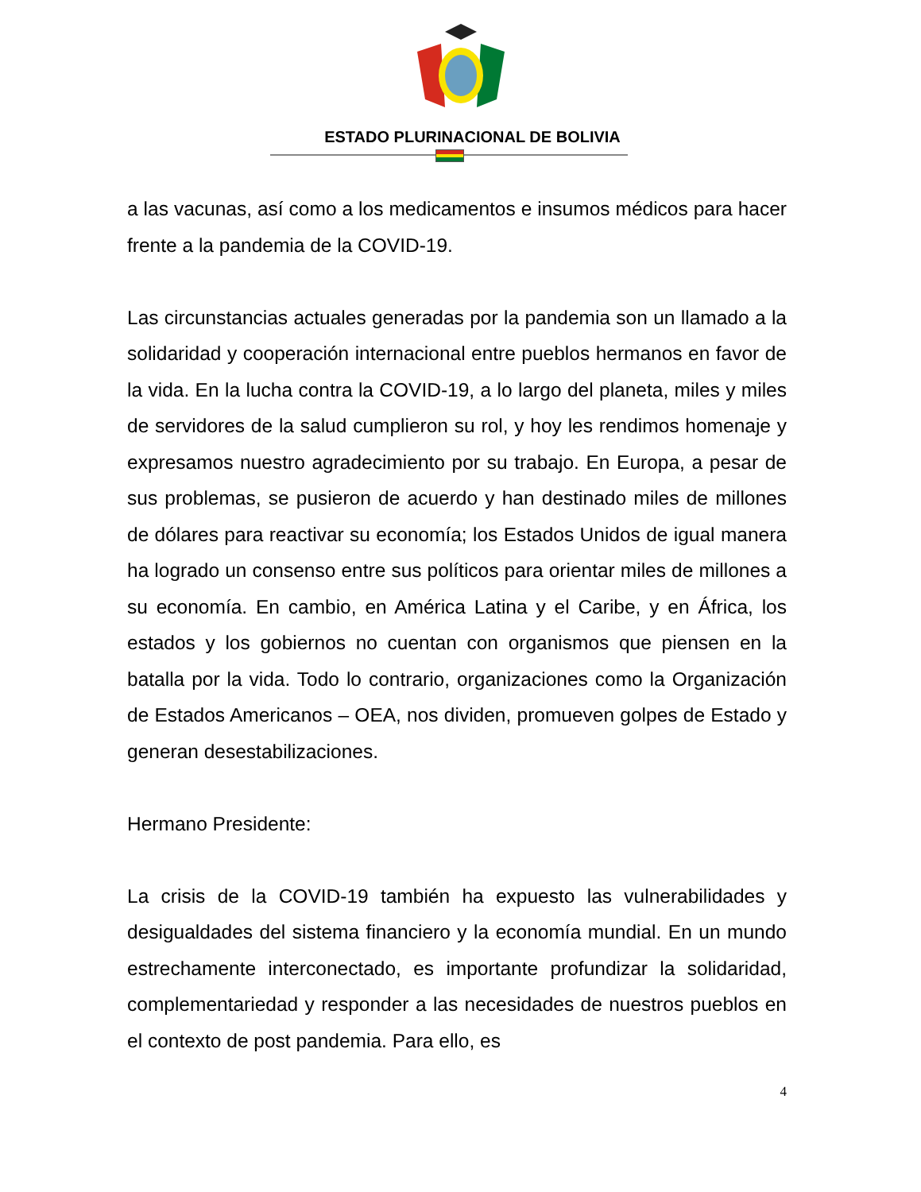ESTADO PLURINACIONAL DE BOLIVIA
a las vacunas, así como a los medicamentos e insumos médicos para hacer frente a la pandemia de la COVID-19.
Las circunstancias actuales generadas por la pandemia son un llamado a la solidaridad y cooperación internacional entre pueblos hermanos en favor de la vida. En la lucha contra la COVID-19, a lo largo del planeta, miles y miles de servidores de la salud cumplieron su rol, y hoy les rendimos homenaje y expresamos nuestro agradecimiento por su trabajo. En Europa, a pesar de sus problemas, se pusieron de acuerdo y han destinado miles de millones de dólares para reactivar su economía; los Estados Unidos de igual manera ha logrado un consenso entre sus políticos para orientar miles de millones a su economía. En cambio, en América Latina y el Caribe, y en África, los estados y los gobiernos no cuentan con organismos que piensen en la batalla por la vida. Todo lo contrario, organizaciones como la Organización de Estados Americanos – OEA, nos dividen, promueven golpes de Estado y generan desestabilizaciones.
Hermano Presidente:
La crisis de la COVID-19 también ha expuesto las vulnerabilidades y desigualdades del sistema financiero y la economía mundial. En un mundo estrechamente interconectado, es importante profundizar la solidaridad, complementariedad y responder a las necesidades de nuestros pueblos en el contexto de post pandemia. Para ello, es
4